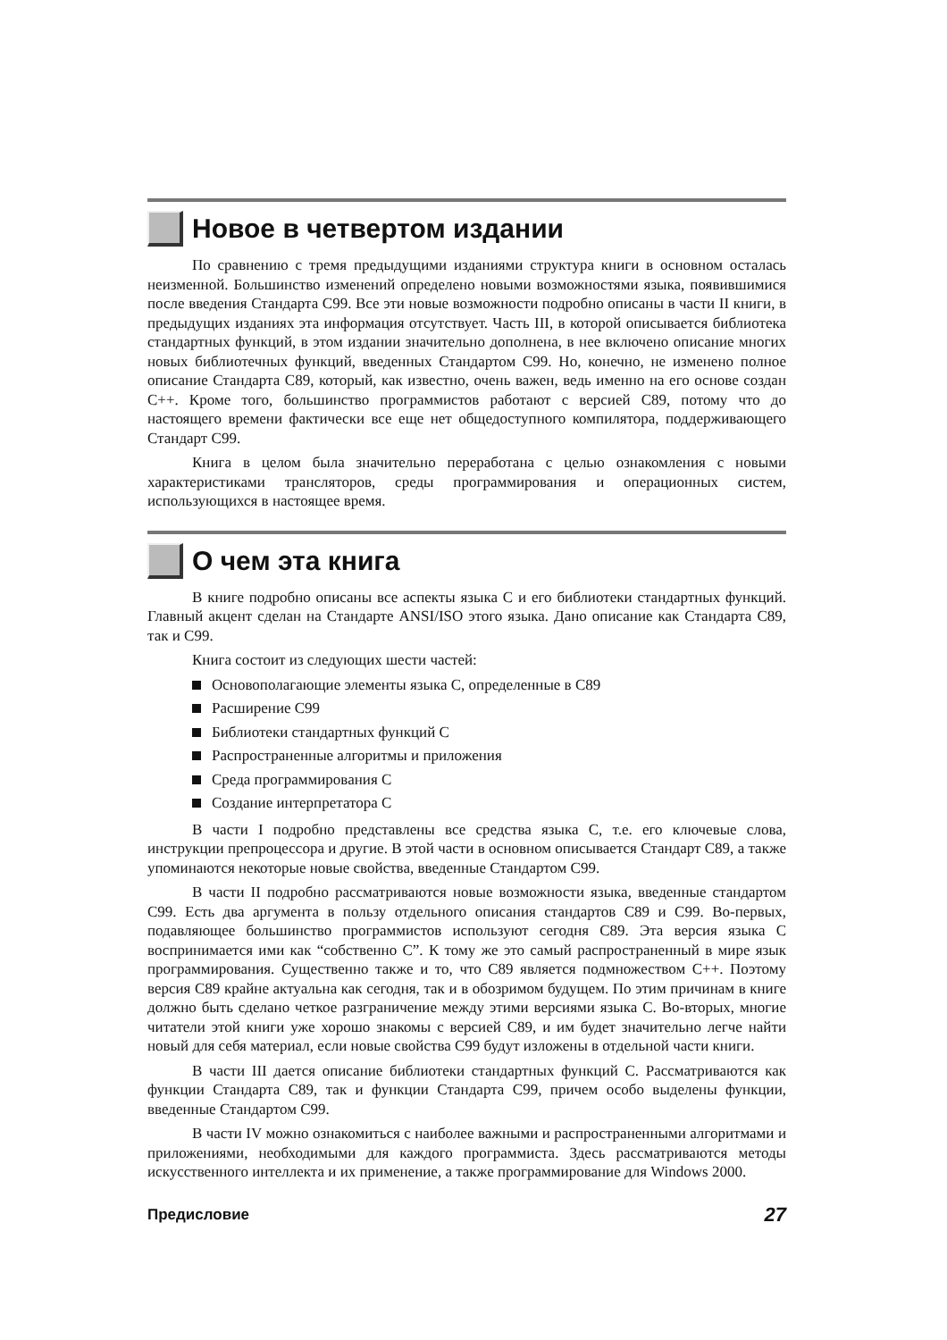Новое в четвертом издании
По сравнению с тремя предыдущими изданиями структура книги в основном осталась неизменной. Большинство изменений определено новыми возможностями языка, появившимися после введения Стандарта C99. Все эти новые возможности подробно описаны в части II книги, в предыдущих изданиях эта информация отсутствует. Часть III, в которой описывается библиотека стандартных функций, в этом издании значительно дополнена, в нее включено описание многих новых библиотечных функций, введенных Стандартом C99. Но, конечно, не изменено полное описание Стандарта C89, который, как известно, очень важен, ведь именно на его основе создан C++. Кроме того, большинство программистов работают с версией C89, потому что до настоящего времени фактически все еще нет общедоступного компилятора, поддерживающего Стандарт C99.
Книга в целом была значительно переработана с целью ознакомления с новыми характеристиками трансляторов, среды программирования и операционных систем, использующихся в настоящее время.
О чем эта книга
В книге подробно описаны все аспекты языка C и его библиотеки стандартных функций. Главный акцент сделан на Стандарте ANSI/ISO этого языка. Дано описание как Стандарта C89, так и C99.
Книга состоит из следующих шести частей:
Основополагающие элементы языка C, определенные в C89
Расширение C99
Библиотеки стандартных функций C
Распространенные алгоритмы и приложения
Среда программирования C
Создание интерпретатора C
В части I подробно представлены все средства языка C, т.е. его ключевые слова, инструкции препроцессора и другие. В этой части в основном описывается Стандарт C89, а также упоминаются некоторые новые свойства, введенные Стандартом C99.
В части II подробно рассматриваются новые возможности языка, введенные стандартом C99. Есть два аргумента в пользу отдельного описания стандартов C89 и C99. Во-первых, подавляющее большинство программистов используют сегодня C89. Эта версия языка C воспринимается ими как “собственно C”. К тому же это самый распространенный в мире язык программирования. Существенно также и то, что C89 является подмножеством C++. Поэтому версия C89 крайне актуальна как сегодня, так и в обозримом будущем. По этим причинам в книге должно быть сделано четкое разграничение между этими версиями языка C. Во-вторых, многие читатели этой книги уже хорошо знакомы с версией C89, и им будет значительно легче найти новый для себя материал, если новые свойства C99 будут изложены в отдельной части книги.
В части III дается описание библиотеки стандартных функций C. Рассматриваются как функции Стандарта C89, так и функции Стандарта C99, причем особо выделены функции, введенные Стандартом C99.
В части IV можно ознакомиться с наиболее важными и распространенными алгоритмами и приложениями, необходимыми для каждого программиста. Здесь рассматриваются методы искусственного интеллекта и их применение, а также программирование для Windows 2000.
Предисловие 27